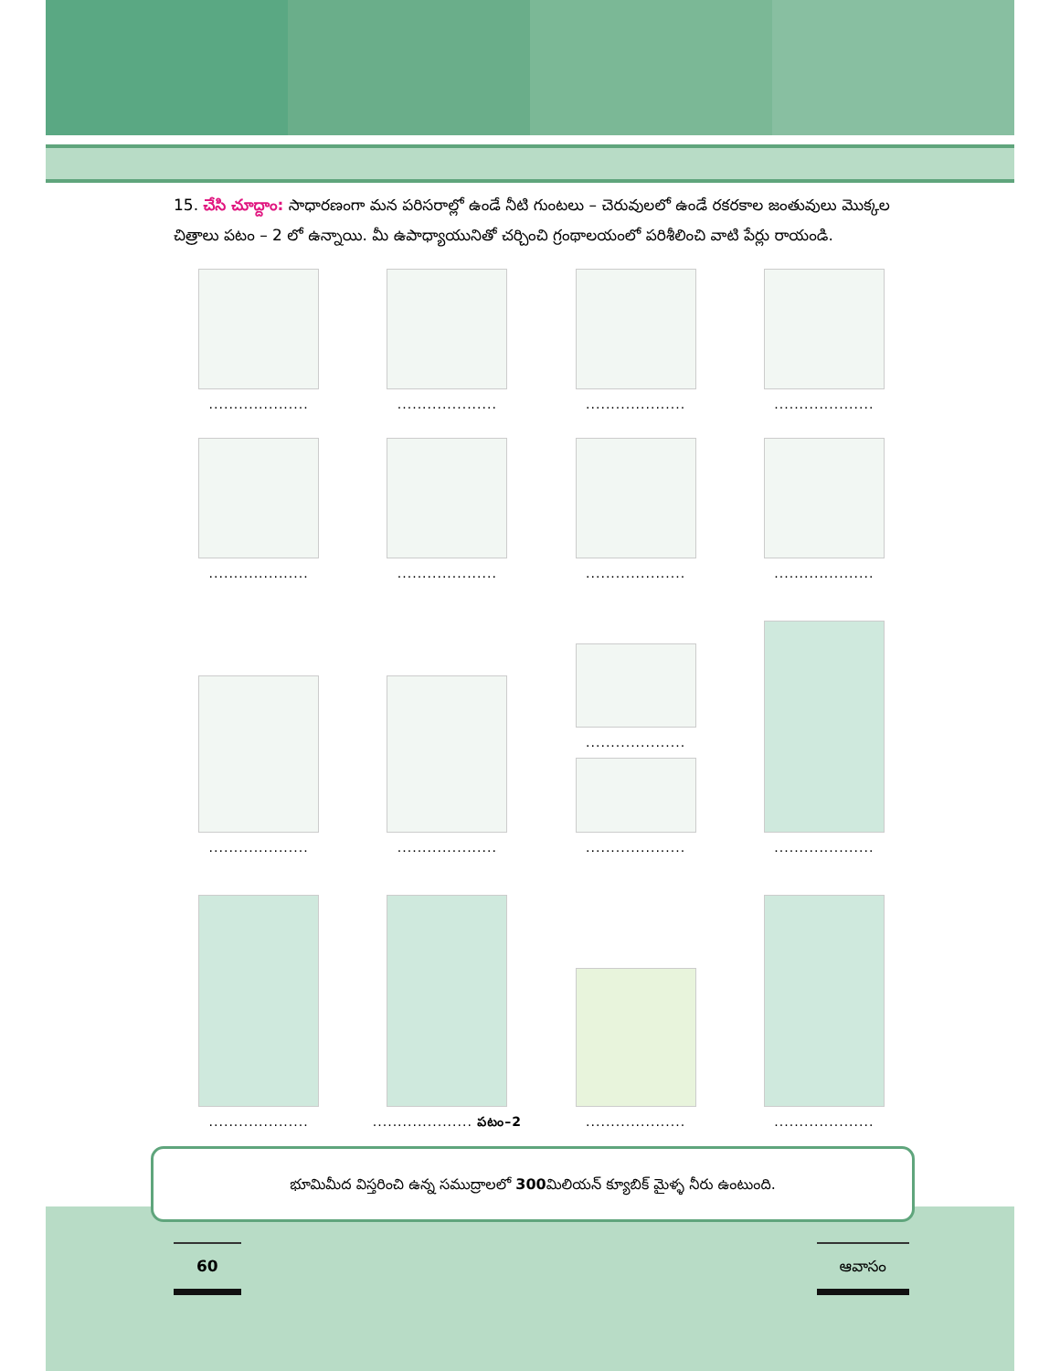15. చేసి చూద్దాం: సాధారణంగా మన పరిసరాల్లో ఉండే నీటి గుంటలు – చెరువులలో ఉండే రకరకాల జంతువులు మొక్కల చిత్రాలు పటం – 2 లో ఉన్నాయి. మీ ఉపాధ్యాయునితో చర్చించి గ్రంథాలయంలో పరిశీలించి వాటి పేర్లు రాయండి.
....................
....................
....................
....................
....................
....................
....................
....................
....................
....................
....................
....................
....................
....................
.................... పటం–2
....................
....................
భూమిమీద విస్తరించి ఉన్న సముద్రాలలో 300మిలియన్ క్యూబిక్ మైళ్ళ నీరు ఉంటుంది.
60 ఆవాసం